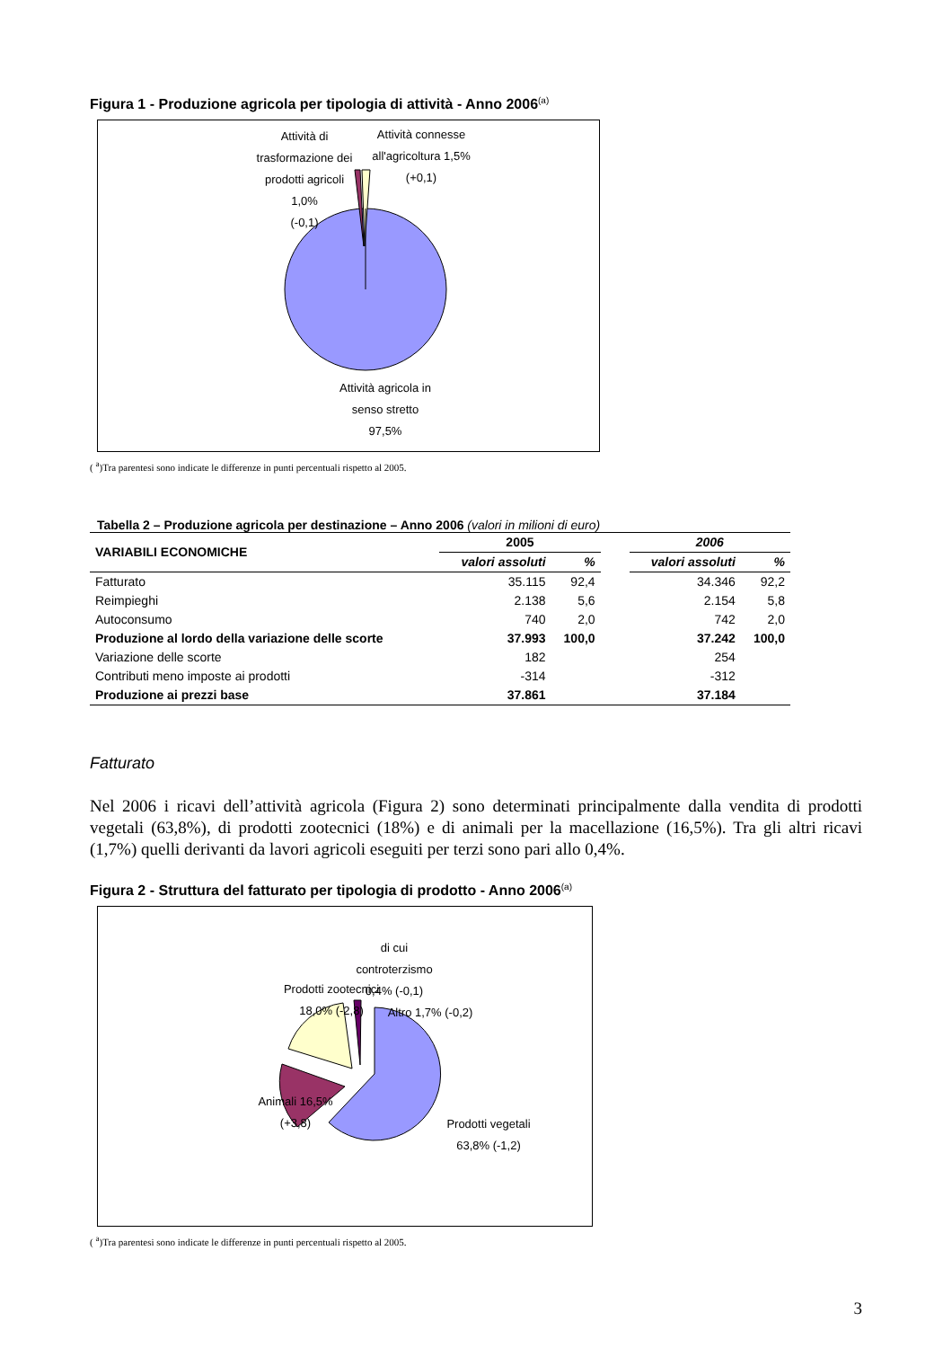Figura 1 - Produzione agricola per tipologia di attività - Anno 2006<sup>(a)</sup>
Attività di
trasformazione dei
prodotti agricoli
1,0%
(-0,1)
Attività connesse
all'agricoltura 1,5%
(+0,1)
Attività agricola in
senso stretto
97,5%
( <sup>a</sup>)Tra parentesi sono indicate le differenze in punti percentuali rispetto al 2005.
Tabella 2 – Produzione agricola per destinazione – Anno 2006 (valori in milioni di euro)
| VARIABILI ECONOMICHE | 2005 | | | 2006 | |
| --- | --- | --- | --- | --- | --- |
| | valori assoluti | % | | valori assoluti | % |
| Fatturato | 35.115 | 92,4 | | 34.346 | 92,2 |
| Reimpieghi | 2.138 | 5,6 | | 2.154 | 5,8 |
| Autoconsumo | 740 | 2,0 | | 742 | 2,0 |
| Produzione al lordo della variazione delle scorte | 37.993 | 100,0 | | 37.242 | 100,0 |
| Variazione delle scorte | 182 | | | 254 | |
| Contributi meno imposte ai prodotti | -314 | | | -312 | |
| Produzione ai prezzi base | 37.861 | | | 37.184 | |
Fatturato
Nel 2006 i ricavi dell’attività agricola (Figura 2) sono determinati principalmente dalla vendita di prodotti vegetali (63,8%), di prodotti zootecnici (18%) e di animali per la macellazione (16,5%). Tra gli altri ricavi (1,7%) quelli derivanti da lavori agricoli eseguiti per terzi sono pari allo 0,4%.
Figura 2 - Struttura del fatturato per tipologia di prodotto - Anno 2006<sup>(a)</sup>
di cui
controterzismo
0,4% (-0,1)
Prodotti zootecnici
18,0% (-2,8)
Altro 1,7% (-0,2)
Animali 16,5%
(+3,8)
Prodotti vegetali
63,8% (-1,2)
( <sup>a</sup>)Tra parentesi sono indicate le differenze in punti percentuali rispetto al 2005.
3